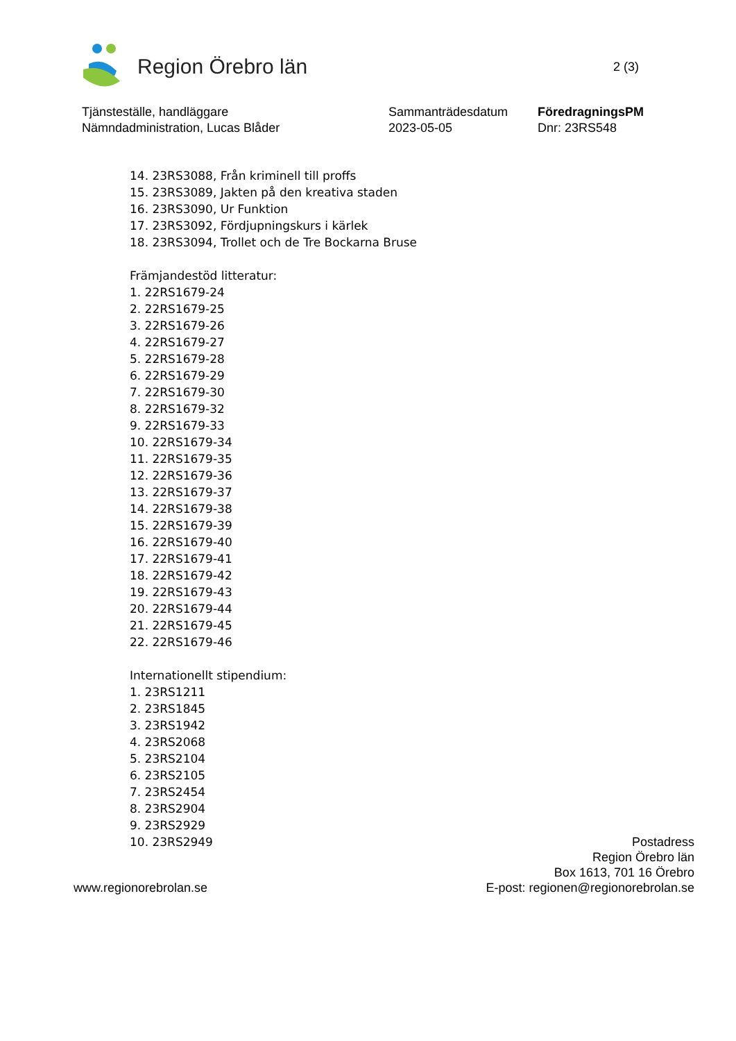Region Örebro län
2 (3)
Tjänsteställe, handläggare
Nämndadministration, Lucas Blåder
Sammanträdesdatum
2023-05-05
FöredragningsPM
Dnr: 23RS548
14. 23RS3088, Från kriminell till proffs
15. 23RS3089, Jakten på den kreativa staden
16. 23RS3090, Ur Funktion
17. 23RS3092, Fördjupningskurs i kärlek
18. 23RS3094, Trollet och de Tre Bockarna Bruse
Främjandestöd litteratur:
1. 22RS1679-24
2. 22RS1679-25
3. 22RS1679-26
4. 22RS1679-27
5. 22RS1679-28
6. 22RS1679-29
7. 22RS1679-30
8. 22RS1679-32
9. 22RS1679-33
10. 22RS1679-34
11. 22RS1679-35
12. 22RS1679-36
13. 22RS1679-37
14. 22RS1679-38
15. 22RS1679-39
16. 22RS1679-40
17. 22RS1679-41
18. 22RS1679-42
19. 22RS1679-43
20. 22RS1679-44
21. 22RS1679-45
22. 22RS1679-46
Internationellt stipendium:
1. 23RS1211
2. 23RS1845
3. 23RS1942
4. 23RS2068
5. 23RS2104
6. 23RS2105
7. 23RS2454
8. 23RS2904
9. 23RS2929
10. 23RS2949
www.regionorebrolan.se
Postadress
Region Örebro län
Box 1613, 701 16 Örebro
E-post: regionen@regionorebrolan.se